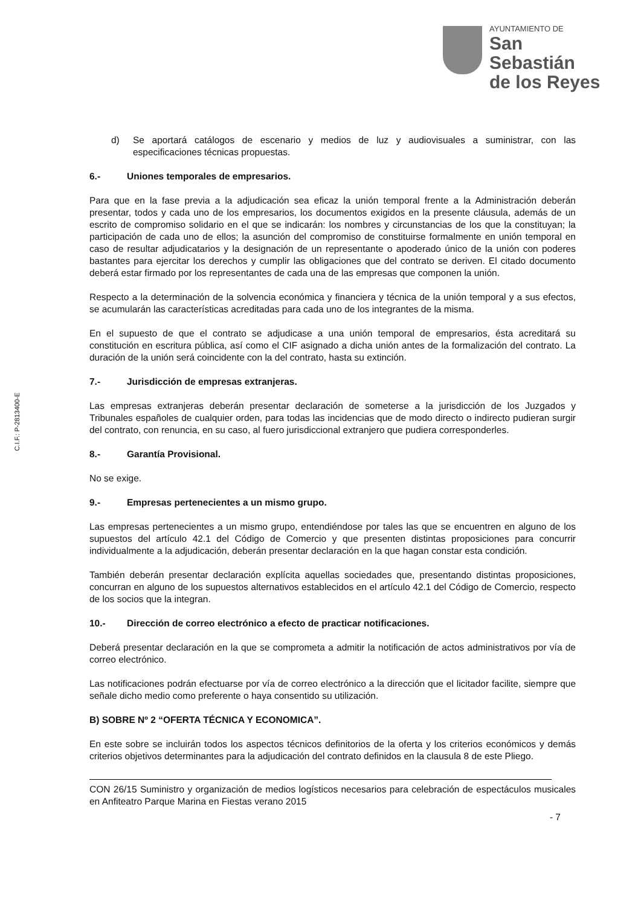AYUNTAMIENTO DE
San Sebastián
de los Reyes
C.I.F.: P-2813400-E
d) Se aportará catálogos de escenario y medios de luz y audiovisuales a suministrar, con las especificaciones técnicas propuestas.
6.- Uniones temporales de empresarios.
Para que en la fase previa a la adjudicación sea eficaz la unión temporal frente a la Administración deberán presentar, todos y cada uno de los empresarios, los documentos exigidos en la presente cláusula, además de un escrito de compromiso solidario en el que se indicarán: los nombres y circunstancias de los que la constituyan; la participación de cada uno de ellos; la asunción del compromiso de constituirse formalmente en unión temporal en caso de resultar adjudicatarios y la designación de un representante o apoderado único de la unión con poderes bastantes para ejercitar los derechos y cumplir las obligaciones que del contrato se deriven. El citado documento deberá estar firmado por los representantes de cada una de las empresas que componen la unión.
Respecto a la determinación de la solvencia económica y financiera y técnica de la unión temporal y a sus efectos, se acumularán las características acreditadas para cada uno de los integrantes de la misma.
En el supuesto de que el contrato se adjudicase a una unión temporal de empresarios, ésta acreditará su constitución en escritura pública, así como el CIF asignado a dicha unión antes de la formalización del contrato. La duración de la unión será coincidente con la del contrato, hasta su extinción.
7.- Jurisdicción de empresas extranjeras.
Las empresas extranjeras deberán presentar declaración de someterse a la jurisdicción de los Juzgados y Tribunales españoles de cualquier orden, para todas las incidencias que de modo directo o indirecto pudieran surgir del contrato, con renuncia, en su caso, al fuero jurisdiccional extranjero que pudiera corresponderles.
8.- Garantía Provisional.
No se exige.
9.- Empresas pertenecientes a un mismo grupo.
Las empresas pertenecientes a un mismo grupo, entendiéndose por tales las que se encuentren en alguno de los supuestos del artículo 42.1 del Código de Comercio y que presenten distintas proposiciones para concurrir individualmente a la adjudicación, deberán presentar declaración en la que hagan constar esta condición.
También deberán presentar declaración explícita aquellas sociedades que, presentando distintas proposiciones, concurran en alguno de los supuestos alternativos establecidos en el artículo 42.1 del Código de Comercio, respecto de los socios que la integran.
10.- Dirección de correo electrónico a efecto de practicar notificaciones.
Deberá presentar declaración en la que se comprometa a admitir la notificación de actos administrativos por vía de correo electrónico.
Las notificaciones podrán efectuarse por vía de correo electrónico a la dirección que el licitador facilite, siempre que señale dicho medio como preferente o haya consentido su utilización.
B) SOBRE Nº 2 “OFERTA TÉCNICA Y ECONOMICA”.
En este sobre se incluirán todos los aspectos técnicos definitorios de la oferta y los criterios económicos y demás criterios objetivos determinantes para la adjudicación del contrato definidos en la clausula 8 de este Pliego.
CON 26/15 Suministro y organización de medios logísticos necesarios para celebración de espectáculos musicales en Anfiteatro Parque Marina en Fiestas verano 2015
- 7